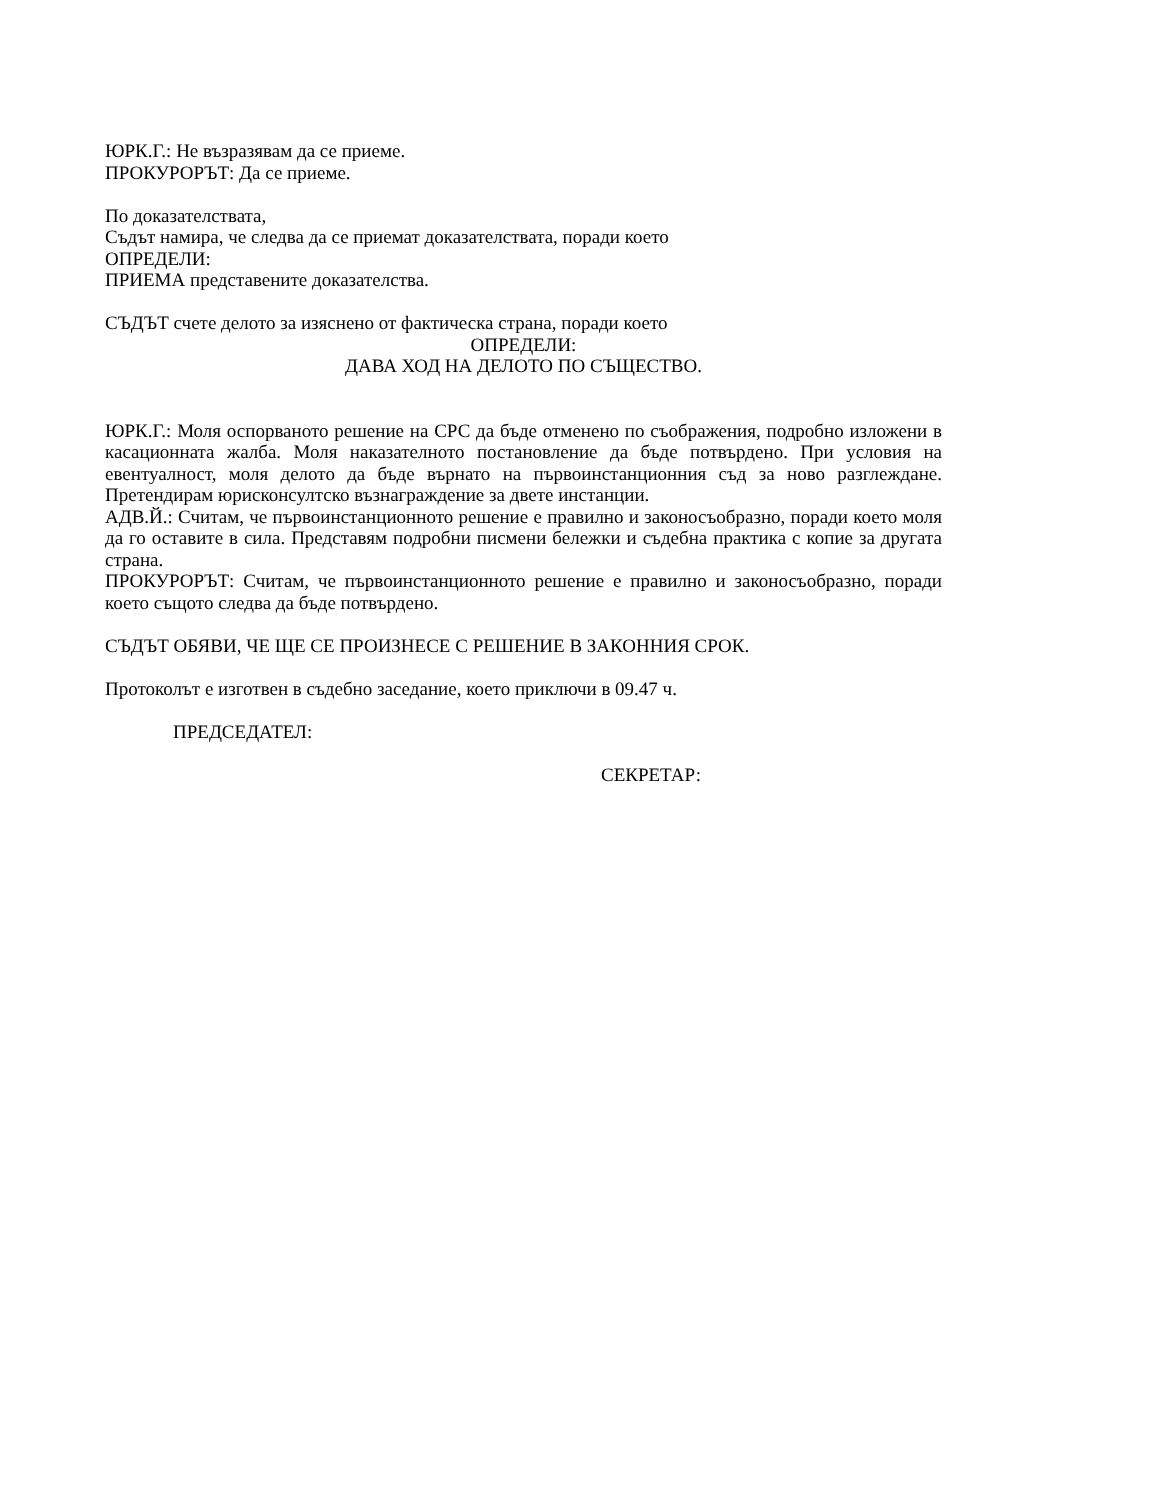ЮРК.Г.: Не възразявам да се приеме.
ПРОКУРОРЪТ: Да се приеме.
По доказателствата,
Съдът намира, че следва да се приемат доказателствата, поради което
ОПРЕДЕЛИ:
ПРИЕМА представените доказателства.
СЪДЪТ счете делото за изяснено от фактическа страна, поради което
ОПРЕДЕЛИ:
ДАВА ХОД НА ДЕЛОТО ПО СЪЩЕСТВО.
ЮРК.Г.: Моля оспорваното решение на СРС да бъде отменено по съображения, подробно изложени в касационната жалба. Моля наказателното постановление да бъде потвърдено. При условия на евентуалност, моля делото да бъде върнато на първоинстанционния съд за ново разглеждане. Претендирам юрисконсултско възнаграждение за двете инстанции.
АДВ.Й.: Считам, че първоинстанционното решение е правилно и законосъобразно, поради което моля да го оставите в сила. Представям подробни писмени бележки и съдебна практика с копие за другата страна.
ПРОКУРОРЪТ: Считам, че първоинстанционното решение е правилно и законосъобразно, поради което същото следва да бъде потвърдено.
СЪДЪТ ОБЯВИ, ЧЕ ЩЕ СЕ ПРОИЗНЕСЕ С РЕШЕНИЕ В ЗАКОННИЯ СРОК.
Протоколът е изготвен в съдебно заседание, което приключи в 09.47 ч.
ПРЕДСЕДАТЕЛ:
СЕКРЕТАР: